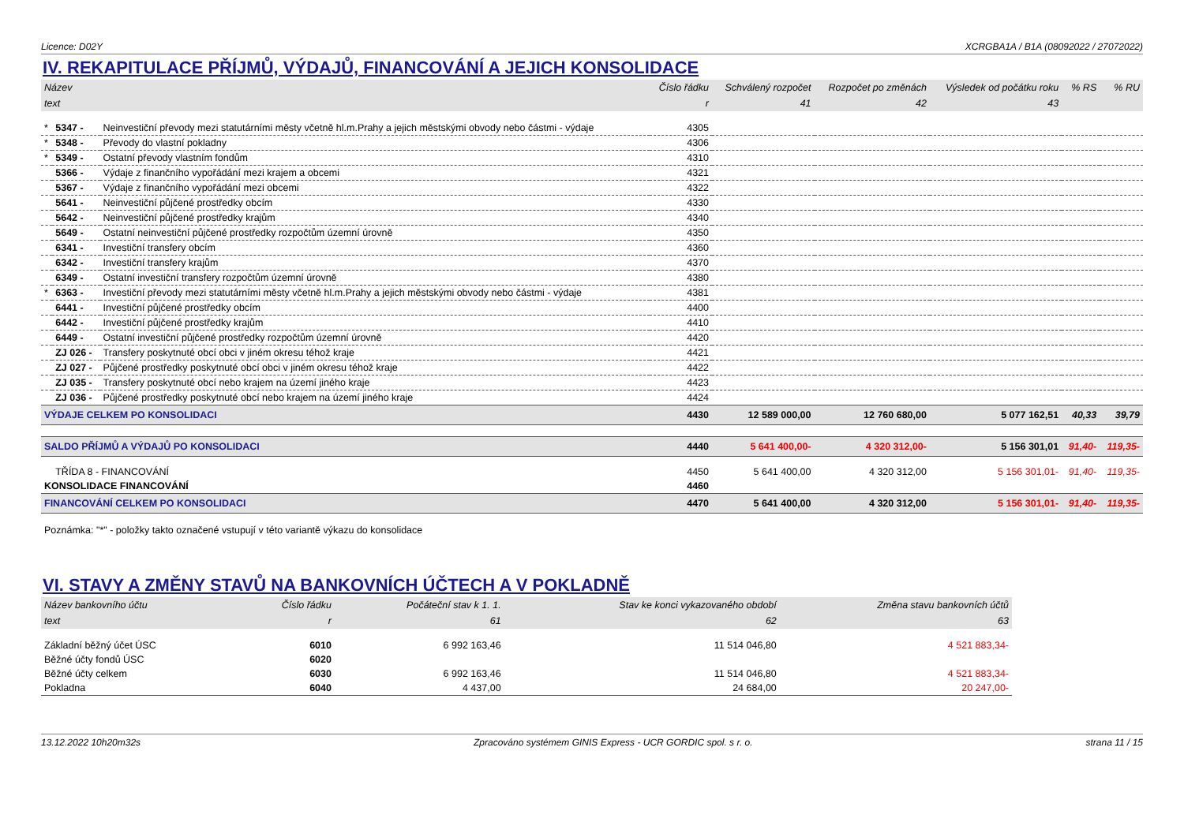Licence: D02Y XCRGBA1A / B1A (08092022 / 27072022)
IV. REKAPITULACE PŘÍJMŮ, VÝDAJŮ, FINANCOVÁNÍ A JEJICH KONSOLIDACE
| Název | | | Číslo řádku | Schválený rozpočet | Rozpočet po změnách | Výsledek od počátku roku | % RS | % RU |
| --- | --- | --- | --- | --- | --- | --- | --- | --- |
| text | | | r | 41 | 42 | 43 | | |
| * | 5347 - | Neinvestiční převody mezi statutárními městy včetně hl.m.Prahy a jejich městskými obvody nebo částmi - výdaje | 4305 | | | | | |
| * | 5348 - | Převody do vlastní pokladny | 4306 | | | | | |
| * | 5349 - | Ostatní převody vlastním fondům | 4310 | | | | | |
| | 5366 - | Výdaje z finančního vypořádání mezi krajem a obcemi | 4321 | | | | | |
| | 5367 - | Výdaje z finančního vypořádání mezi obcemi | 4322 | | | | | |
| | 5641 - | Neinvestiční půjčené prostředky obcím | 4330 | | | | | |
| | 5642 - | Neinvestiční půjčené prostředky krajům | 4340 | | | | | |
| | 5649 - | Ostatní neinvestiční půjčené prostředky rozpočtům územní úrovně | 4350 | | | | | |
| | 6341 - | Investiční transfery obcím | 4360 | | | | | |
| | 6342 - | Investiční transfery krajům | 4370 | | | | | |
| | 6349 - | Ostatní investiční transfery rozpočtům územní úrovně | 4380 | | | | | |
| * | 6363 - | Investiční převody mezi statutárními městy včetně hl.m.Prahy a jejich městskými obvody nebo částmi - výdaje | 4381 | | | | | |
| | 6441 - | Investiční půjčené prostředky obcím | 4400 | | | | | |
| | 6442 - | Investiční půjčené prostředky krajům | 4410 | | | | | |
| | 6449 - | Ostatní investiční půjčené prostředky rozpočtům územní úrovně | 4420 | | | | | |
| | ZJ 026 - | Transfery poskytnuté obcí obci v jiném okresu téhož kraje | 4421 | | | | | |
| | ZJ 027 - | Půjčené prostředky poskytnuté obcí obci v jiném okresu téhož kraje | 4422 | | | | | |
| | ZJ 035 - | Transfery poskytnuté obcí nebo krajem na území jiného kraje | 4423 | | | | | |
| | ZJ 036 - | Půjčené prostředky poskytnuté obcí nebo krajem na území jiného kraje | 4424 | | | | | |
| VÝDAJE CELKEM PO KONSOLIDACI | | | 4430 | 12 589 000,00 | 12 760 680,00 | 5 077 162,51 | 40,33 | 39,79 |
| SALDO PŘÍJMŮ A VÝDAJŮ PO KONSOLIDACI | | | 4440 | 5 641 400,00- | 4 320 312,00- | 5 156 301,01 | 91,40- | 119,35- |
| | TŘÍDA 8 - FINANCOVÁNÍ | | 4450 | 5 641 400,00 | 4 320 312,00 | 5 156 301,01- | 91,40- | 119,35- |
| KONSOLIDACE FINANCOVÁNÍ | | | 4460 | | | | | |
| FINANCOVÁNÍ CELKEM PO KONSOLIDACI | | | 4470 | 5 641 400,00 | 4 320 312,00 | 5 156 301,01- | 91,40- | 119,35- |
Poznámka: "*" - položky takto označené vstupují v této variantě výkazu do konsolidace
VI. STAVY A ZMĚNY STAVŮ NA BANKOVNÍCH ÚČTECH A V POKLADNĚ
| Název bankovního účtu | Číslo řádku | Počáteční stav k 1. 1. | Stav ke konci vykazovaného období | Změna stavu bankovních účtů |
| --- | --- | --- | --- | --- |
| text | r | 61 | 62 | 63 |
| Základní běžný účet ÚSC | 6010 | 6 992 163,46 | 11 514 046,80 | 4 521 883,34- |
| Běžné účty fondů ÚSC | 6020 | | | |
| Běžné účty celkem | 6030 | 6 992 163,46 | 11 514 046,80 | 4 521 883,34- |
| Pokladna | 6040 | 4 437,00 | 24 684,00 | 20 247,00- |
13.12.2022 10h20m32s Zpracováno systémem GINIS Express - UCR GORDIC spol. s r. o. strana 11 / 15